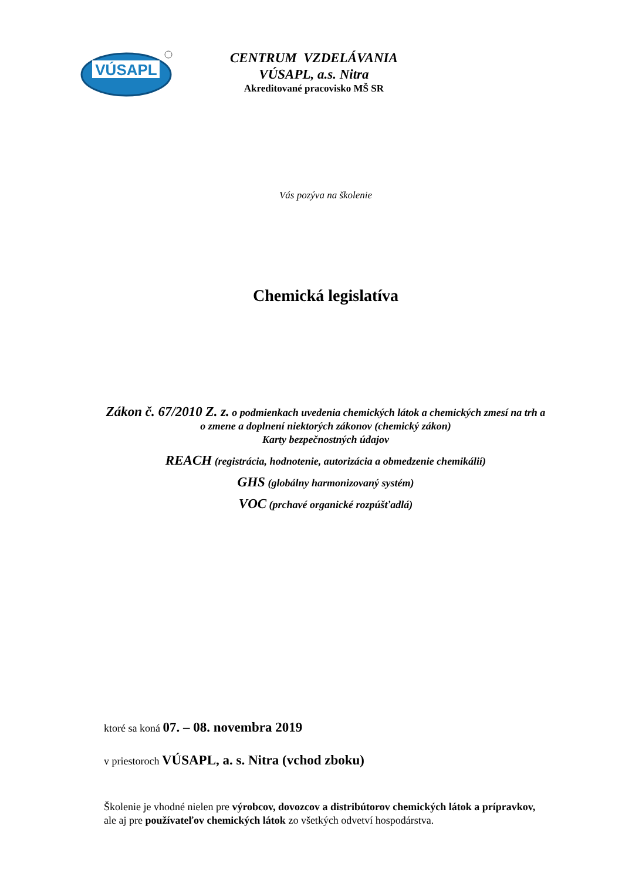VÚSAPL
CENTRUM VZDELÁVANIA
VÚSAPL, a.s. Nitra
Akreditované pracovisko MŠ SR
Vás pozýva na školenie
Chemická legislatíva
Zákon č. 67/2010 Z. z. o podmienkach uvedenia chemických látok a chemických zmesí na trh a o zmene a doplnení niektorých zákonov (chemický zákon)
Karty bezpečnostných údajov
REACH (registrácia, hodnotenie, autorizácia a obmedzenie chemikálií)
GHS (globálny harmonizovaný systém)
VOC (prchavé organické rozpúšťadlá)
ktoré sa koná 07. – 08. novembra 2019
v priestoroch VÚSAPL, a. s. Nitra (vchod zboku)
Školenie je vhodné nielen pre výrobcov, dovozcov a distribútorov chemických látok a prípravkov, ale aj pre používateľov chemických látok zo všetkých odvetví hospodárstva.